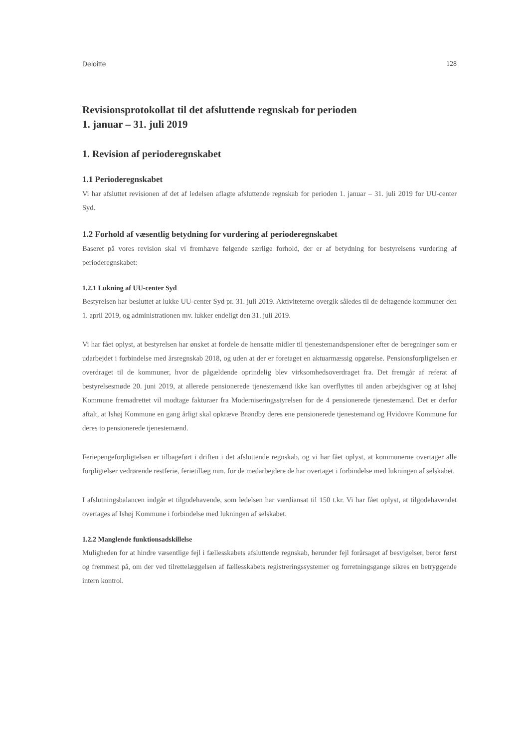Deloitte 128
Revisionsprotokollat til det afsluttende regnskab for perioden
1. januar – 31. juli 2019
1. Revision af perioderegnskabet
1.1 Perioderegnskabet
Vi har afsluttet revisionen af det af ledelsen aflagte afsluttende regnskab for perioden 1. januar – 31. juli 2019 for UU-center Syd.
1.2 Forhold af væsentlig betydning for vurdering af perioderegnskabet
Baseret på vores revision skal vi fremhæve følgende særlige forhold, der er af betydning for bestyrelsens vurdering af perioderegnskabet:
1.2.1 Lukning af UU-center Syd
Bestyrelsen har besluttet at lukke UU-center Syd pr. 31. juli 2019. Aktiviteterne overgik således til de deltagende kommuner den 1. april 2019, og administrationen mv. lukker endeligt den 31. juli 2019.
Vi har fået oplyst, at bestyrelsen har ønsket at fordele de hensatte midler til tjenestemandspensioner efter de beregninger som er udarbejdet i forbindelse med årsregnskab 2018, og uden at der er foretaget en aktuarmæssig opgørelse. Pensionsforpligtelsen er overdraget til de kommuner, hvor de pågældende oprindelig blev virksomhedsoverdraget fra. Det fremgår af referat af bestyrelsesmøde 20. juni 2019, at allerede pensionerede tjenestemænd ikke kan overflyttes til anden arbejdsgiver og at Ishøj Kommune fremadrettet vil modtage fakturaer fra Moderniseringsstyrelsen for de 4 pensionerede tjenestemænd. Det er derfor aftalt, at Ishøj Kommune en gang årligt skal opkræve Brøndby deres ene pensionerede tjenestemand og Hvidovre Kommune for deres to pensionerede tjenestemænd.
Feriepengeforpligtelsen er tilbageført i driften i det afsluttende regnskab, og vi har fået oplyst, at kommunerne overtager alle forpligtelser vedrørende restferie, ferietillæg mm. for de medarbejdere de har overtaget i forbindelse med lukningen af selskabet.
I afslutningsbalancen indgår et tilgodehavende, som ledelsen har værdiansat til 150 t.kr. Vi har fået oplyst, at tilgodehavendet overtages af Ishøj Kommune i forbindelse med lukningen af selskabet.
1.2.2 Manglende funktionsadskillelse
Muligheden for at hindre væsentlige fejl i fællesskabets afsluttende regnskab, herunder fejl forårsaget af besvigelser, beror først og fremmest på, om der ved tilrettelæggelsen af fællesskabets registreringssystemer og forretningsgange sikres en betryggende intern kontrol.